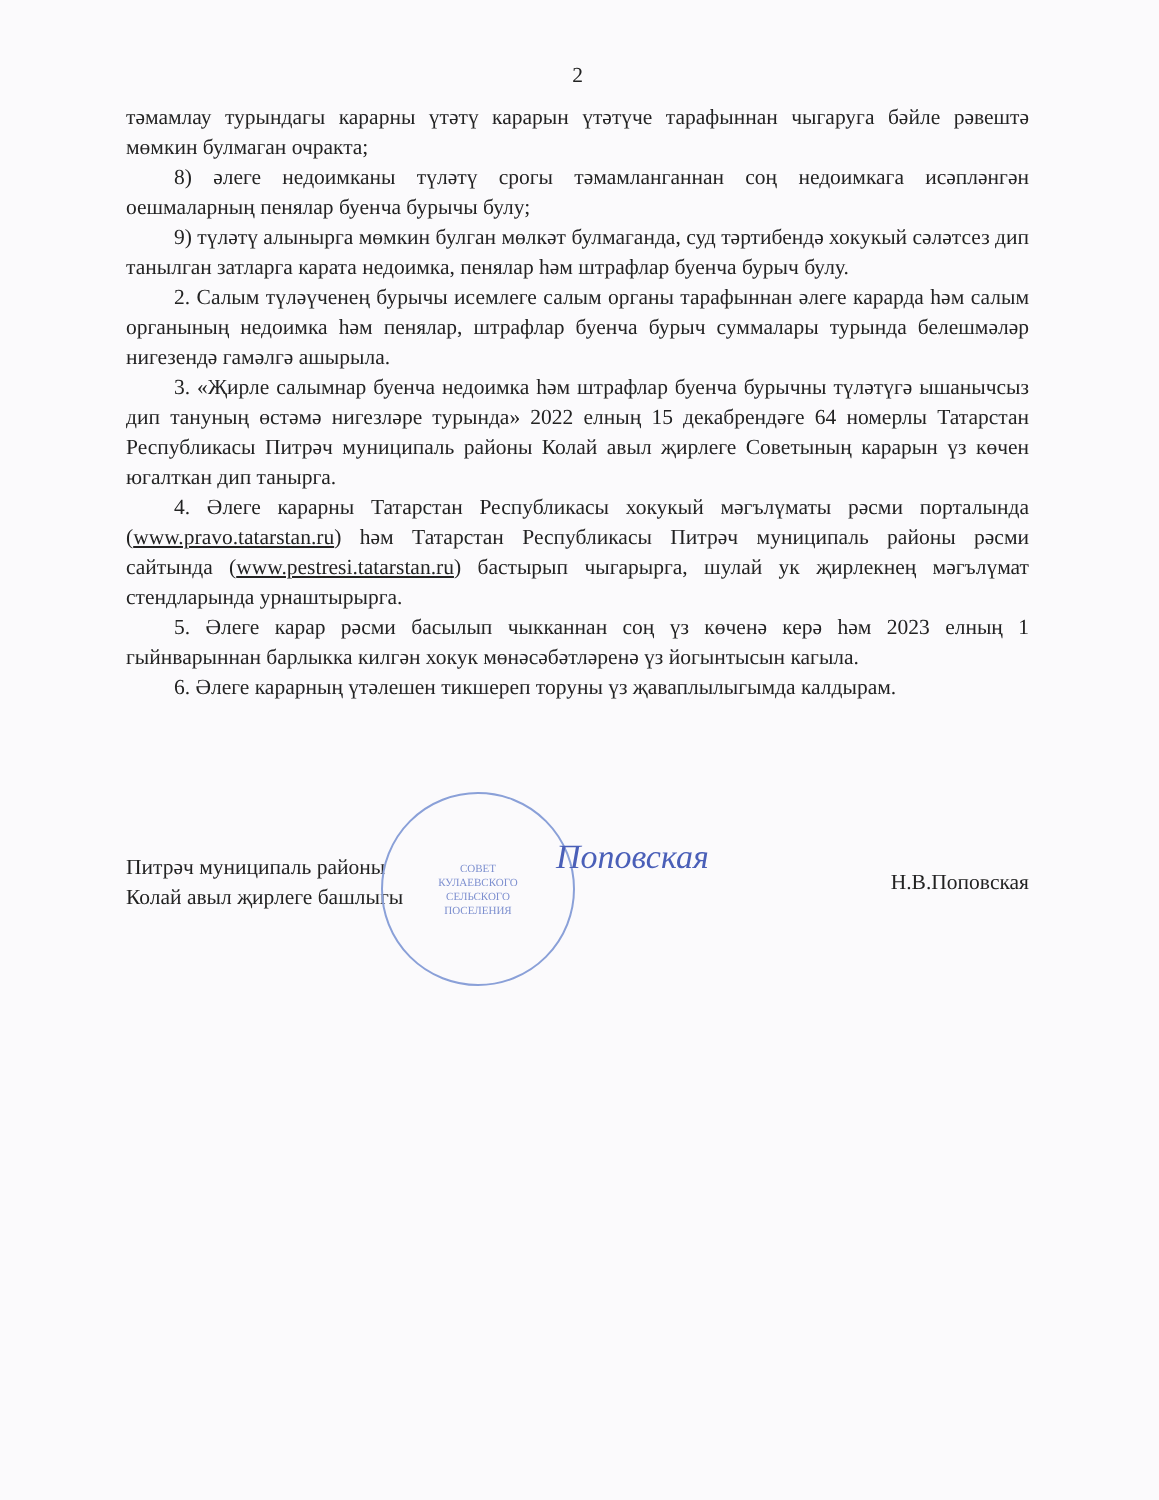2
тәмамлау турындагы карарны үтәтү карарын үтәтүче тарафыннан чыгаруга бәйле рәвештә мөмкин булмаган очракта;
8) әлеге недоимканы түләтү срогы тәмамланганнан соң недоимкага исәпләнгән оешмаларның пенялар буенча бурычы булу;
9) түләтү алынырга мөмкин булган мөлкәт булмаганда, суд тәртибендә хокукый сәләтсез дип танылган затларга карата недоимка, пенялар һәм штрафлар буенча бурыч булу.
2. Салым түләүченең бурычы исемлеге салым органы тарафыннан әлеге карарда һәм салым органының недоимка һәм пенялар, штрафлар буенча бурыч суммалары турында белешмәләр нигезендә гамәлгә ашырыла.
3. «Җирле салымнар буенча недоимка һәм штрафлар буенча бурычны түләтүгә ышанычсыз дип тануның өстәмә нигезләре турында» 2022 елның 15 декабрендәге 64 номерлы Татарстан Республикасы Питрәч муниципаль районы Колай авыл җирлеге Советының карарын үз көчен югалткан дип танырга.
4. Әлеге карарны Татарстан Республикасы хокукый мәгълүматы рәсми порталында (www.pravo.tatarstan.ru) һәм Татарстан Республикасы Питрәч муниципаль районы рәсми сайтында (www.pestresi.tatarstan.ru) бастырып чыгарырга, шулай ук җирлекнең мәгълүмат стендларында урнаштырырга.
5. Әлеге карар рәсми басылып чыкканнан соң үз көченә керә һәм 2023 елның 1 гыйнварыннан барлыкка килгән хокук мөнәсәбәтләренә үз йогынтысын кагыла.
6. Әлеге карарның үтәлешен тикшереп торуны үз җаваплылыгымда калдырам.
Питрәч муниципаль районы
Колай авыл җирлеге башлыгы
СОВЕТ
КУЛАЕВСКОГО
СЕЛЬСКОГО
ПОСЕЛЕНИЯ
Поповская
Н.В.Поповская